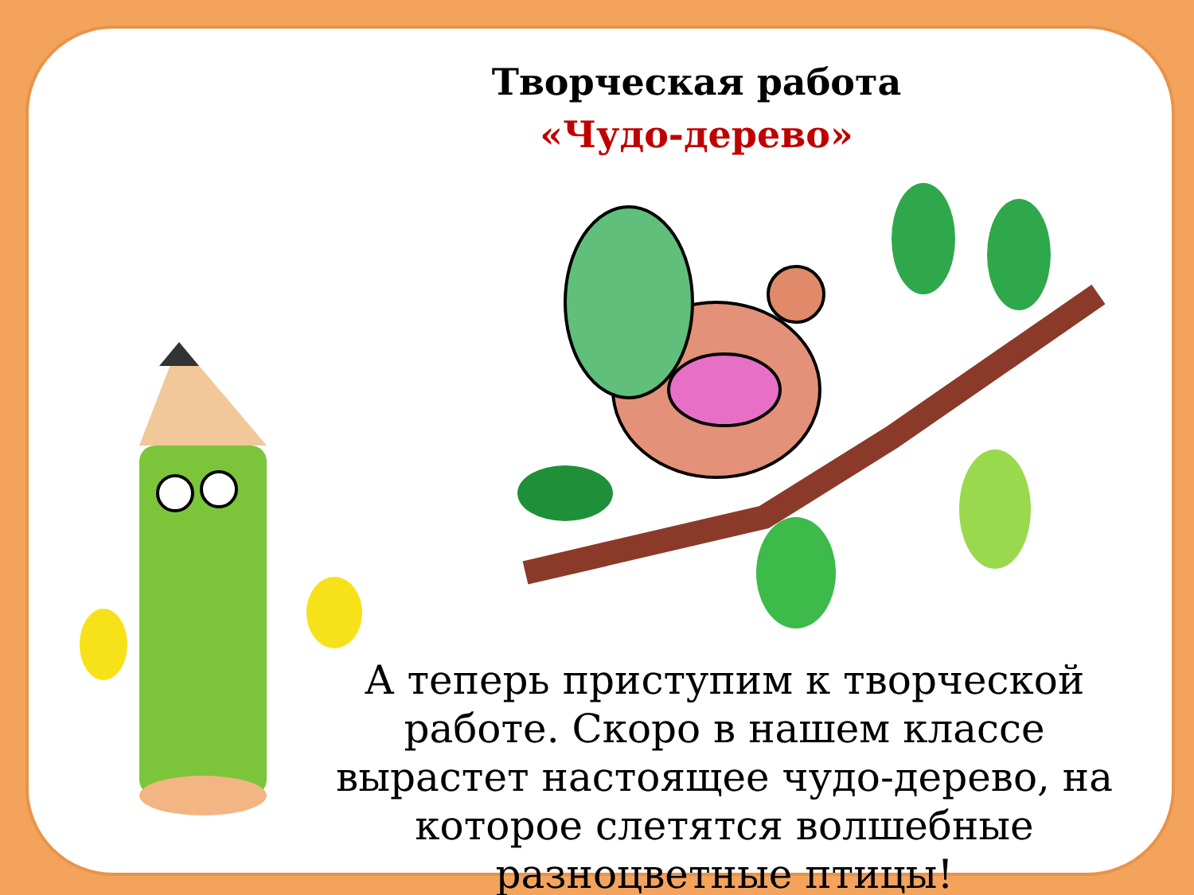Творческая работа
«Чудо-дерево»
А теперь приступим к творческой работе. Скоро в нашем классе вырастет настоящее чудо-дерево, на которое слетятся волшебные разноцветные птицы!